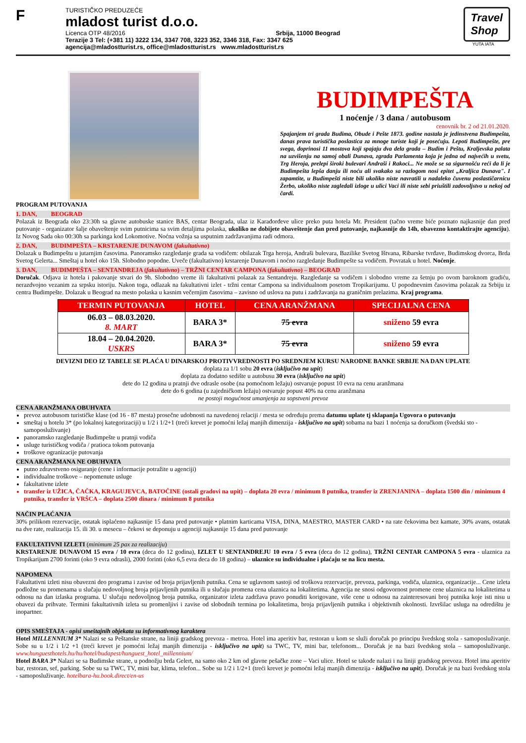F
TURISTIČKO PREDUZEĆE
mladost turist d.o.o.
Licenca OTP 48/2016 Srbija, 11000 Beograd
Terazije 3 Tel: (+381 11) 3222 134, 3347 708, 3223 352, 3346 318, Fax: 3347 625
agencija@mladostturist.rs, office@mladostturist.rs www.mladostturist.rs
Travel
Shop
YUTA IATA
BUDIMPEŠTA
1 noćenje / 3 dana / autobusom
cenovnik br. 2 od 21.01.2020.
Spajanjem tri grada Budima, Obude i Pešte 1873. godine nastala je jedinstvena Budimpešta, danas prava turistička poslastica za mnoge turiste koji je posećuju. Lepoti Budimpešte, pre svega, doprinosi 11 mostova koji spajaju dva dela grada – Budim i Peštu, Kraljevska palata na uzvišenju na samoj obali Dunava, zgrada Parlamenta koja je jedna od najvećih u svetu, Trg Heroja, prelepi široki bulevari Andraši i Rakoci... Ne može se sa sigurnošću reći da li je Budimpešta lepša danju ili noću ali svakako sa razlogom nosi epitet „Kraljica Dunava". I zapamtite, u Budimpešti niste bili ukoliko niste navratili u nadaleko čuvenu poslastičarnicu Žerbo, ukoliko niste zagledali izloge u ulici Vaci ili niste sebi priuštili zadovoljstvo u nekoj od čardi.
PROGRAM PUTOVANJA
1. DAN, BEOGRAD
Polazak iz Beograda oko 23:30h sa glavne autobuske stanice BAS, centar Beograda, ulaz iz Karađorđeve ulice preko puta hotela Mr. President (tačno vreme biće poznato najkasnije dan pred putovanje - organizator šalje obaveštenje svim putnicima sa svim detaljima polaska, ukoliko ne dobijete obaveštenje dan pred putovanje, najkasnije do 14h, obavezno kontaktirajte agenciju). Iz Novog Sada oko 00:30h sa parkinga kod Lokomotive. Noćna vožnja sa usputnim zadržavanjima radi odmora.
2. DAN, BUDIMPEŠTA – KRSTARENJE DUNAVOM (fakultativno)
Dolazak u Budimpeštu u jutarnjim časovima. Panoramsko razgledanje grada sa vodičem: obilazak Trga heroja, Andraši bulevara, Bazilike Svetog Ištvana, Ribarske tvrđave, Budimskog dvorca, Brda Svetog Gelerta... Smeštaj u hotel oko 15h. Slobodno popodne. Uveče (fakultativno) krstarenje Dunavom i noćno razgledanje Budimpešte sa vodičem. Povratak u hotel. Noćenje.
3. DAN, BUDIMPEŠTA – SENTANDREJA (fakultativno) – TRŽNI CENTAR CAMPONA (fakultativno) – BEOGRAD
Doručak. Odjava iz hotela i pakovanje stvari do 9h. Slobodno vreme ili fakultativni polazak za Sentandreju. Razgledanje sa vodičem i slobodno vreme za šetnju po ovom baroknom gradiću, nerazdvojno vezanim za srpsku istoriju. Nakon toga, odlazak na fakultativni izlet - tržni centar Campona sa individualnom posetom Tropikarijumu. U popodnevnim časovima polazak za Srbiju iz centra Budimpešte. Dolazak u Beograd na mesto polaska u kasnim večernjim časovima – zavisno od uslova na putu i zadržavanja na graničnim prelazima. Kraj programa.
| TERMIN PUTOVANJA | HOTEL | CENA ARANŽMANA | SPECIJALNA CENA |
| --- | --- | --- | --- |
| 06.03 – 08.03.2020. 8. MART | BARA 3* | 75 evra | sniženo 59 evra |
| 18.04 – 20.04.2020. USKRS | BARA 3* | 75 evra | sniženo 59 evra |
DEVIZNI DEO IZ TABELE SE PLAĆA U DINARSKOJ PROTIVVREDNOSTI PO SREDNJEM KURSU NARODNE BANKE SRBIJE NA DAN UPLATE
doplata za 1/1 sobu 20 evra (isključivo na upit)
doplata za dodatno sedište u autobusu 30 evra (isključivo na upit)
dete do 12 godina u pratnji dve odrasle osobe (na pomoćnom ležaju) ostvaruje popust 10 evra na cenu aranžmana
dete do 6 godina (u zajedničkom ležaju) ostvaruje popust 40% na cenu aranžmana
ne postoji mogućnost umanjenja za sopstveni prevoz
CENA ARANŽMANA OBUHVATA
prevoz autobusom turističke klase (od 16 - 87 mesta) prosečne udobnosti na navedenoj relaciji / mesta se određuju prema datumu uplate tj sklapanja Ugovora o putovanju
smeštaj u hotelu 3* (po lokalnoj kategorizaciji) u 1/2 i 1/2+1 (treći krevet je pomoćni ležaj manjih dimenzija - isključivo na upit) sobama na bazi 1 noćenja sa doručkom (švedski sto - samoposluživanje)
panoramsko razgledanje Budimpešte u pratnji vodiča
usluge turističkog vodiča / pratioca tokom putovanja
troškove ogranizacije putovanja
CENA ARANŽMANA NE OBUHVATA
putno zdravstveno osiguranje (cene i informacije potražite u agenciji)
individualne troškove – nepomenute usluge
fakultativne izlete
transfer iz UŽICA, ČAČKA, KRAGUJEVCA, BATOČINE (ostali gradovi na upit) – doplata 20 evra / minimum 8 putnika, transfer iz ZRENJANINA – doplata 1500 din / minimum 4 putnika, transfer iz VRŠCA – doplata 2500 dinara / minimum 8 putnika
NAČIN PLAĆANJA
30% prilikom rezervacije, ostatak isplaćeno najkasnije 15 dana pred putovanje • platnim karticama VISA, DINA, MAESTRO, MASTER CARD • na rate čekovima bez kamate, 30% avans, ostatak na dve rate, realizacija 15. ili 30. u mesecu – čekovi se deponuju u agenciji najkasnije 15 dana pred putovanje
FAKULTATIVNI IZLETI (minimum 25 pax za realizaciju)
KRSTARENJE DUNAVOM 15 evra / 10 evra (deca do 12 godina), IZLET U SENTANDREJU 10 evra / 5 evra (deca do 12 godina), TRŽNI CENTAR CAMPONA 5 evra - ulaznica za Tropikarijum 2700 forinti (oko 9 evra odrasli), 2000 forinti (oko 6,5 evra deca do 18 godina) – ulaznice su individualne i plaćaju se na licu mesta.
NAPOMENA
Fakultativni izleti nisu obavezni deo programa i zavise od broja prijavljenih putnika. Cena se uglavnom sastoji od troškova rezervacije, prevoza, parkinga, vodiča, ulaznica, organizacije... Cene izleta podložne su promenama u slučaju nedovoljnog broja prijavljenih putnika ili u slučaju promena cena ulaznica na lokalitetima. Agencija ne snosi odgovornost promene cene ulaznica na lokalitetima u odnosu na dan izlaska programa. U slučaju nedovoljnog broja putnika, organizator izleta zadržava pravo ponuditi korigovane, više cene u odnosu na zainteresovani broj putnika koje isti nisu u obavezi da prihvate. Termini fakultativnih izleta su promenljivi i zavise od slobodnih termina po lokalitetima, broja prijavljenih putnika i objektivnih okolnosti. Izvršilac usluga na odredištu je inopartner.
OPIS SMEŠTAJA - opisi smeštajnih objekata su informativnog karaktera
Hotel MILLENNIUM 3* Nalazi se sa Peštanske strane, na liniji gradskog prevoza - metroa. Hotel ima aperitiv bar, restoran u kom se služi doručak po principu švedskog stola - samoposluživanje. Sobe su u 1/2 i 1/2 +1 (treći krevet je pomoćni ležaj manjih dimenzija - isključivo na upit) sa TWC, TV, mini bar, telefonom... Doručak je na bazi švedskog stola – samoposluživanje. www.hunguesthotels.hu/hu/hotel/budapest/hunguest_hotel_millennium/
Hotel BARA 3* Nalazi se sa Budimske strane, u podnožju brda Gelert, na samo oko 2 km od glavne pešačke zone – Vaci ulice. Hotel se takođe nalazi i na liniji gradskog prevoza. Hotel ima aperitiv bar, restoran, sef, parking. Sobe su sa TWC, TV, mini bar, klima, telefon... Sobe su 1/2 i 1/2+1 (treći krevet je pomoćni ležaj manjih dimenzija - isključivo na upit). Doručak je na bazi švedskog stola - samoposluživanje. hotelbara-hu.book.direct/en-us